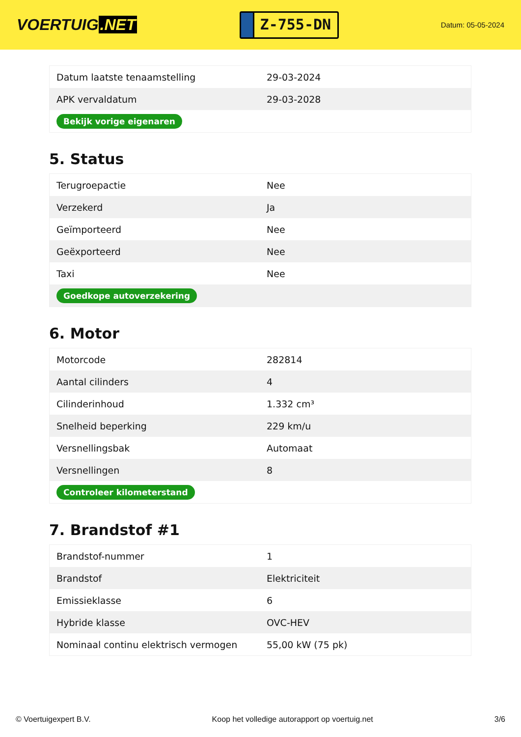VOERTUIG.NET
Z-755-DN
Datum: 05-05-2024
| Datum laatste tenaamstelling | 29-03-2024 |
| APK vervaldatum | 29-03-2028 |
| Bekijk vorige eigenaren | |
5. Status
| Terugroepactie | Nee |
| Verzekerd | Ja |
| Geïmporteerd | Nee |
| Geëxporteerd | Nee |
| Taxi | Nee |
| Goedkope autoverzekering | |
6. Motor
| Motorcode | 282814 |
| Aantal cilinders | 4 |
| Cilinderinhoud | 1.332 cm³ |
| Snelheid beperking | 229 km/u |
| Versnellingsbak | Automaat |
| Versnellingen | 8 |
| Controleer kilometerstand | |
7. Brandstof #1
| Brandstof-nummer | 1 |
| Brandstof | Elektriciteit |
| Emissieklasse | 6 |
| Hybride klasse | OVC-HEV |
| Nominaal continu elektrisch vermogen | 55,00 kW (75 pk) |
© Voertuigexpert B.V. Koop het volledige autorapport op voertuig.net 3/6